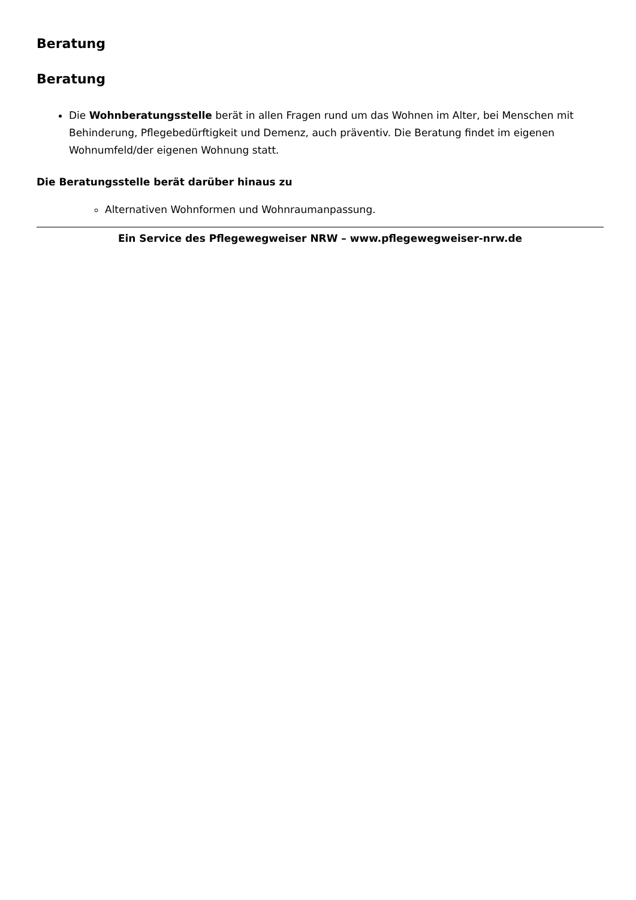Beratung
Beratung
Die Wohnberatungsstelle berät in allen Fragen rund um das Wohnen im Alter, bei Menschen mit Behinderung, Pflegebedürftigkeit und Demenz, auch präventiv. Die Beratung findet im eigenen Wohnumfeld/der eigenen Wohnung statt.
Die Beratungsstelle berät darüber hinaus zu
Alternativen Wohnformen und Wohnraumanpassung.
Ein Service des Pflegewegweiser NRW – www.pflegewegweiser-nrw.de